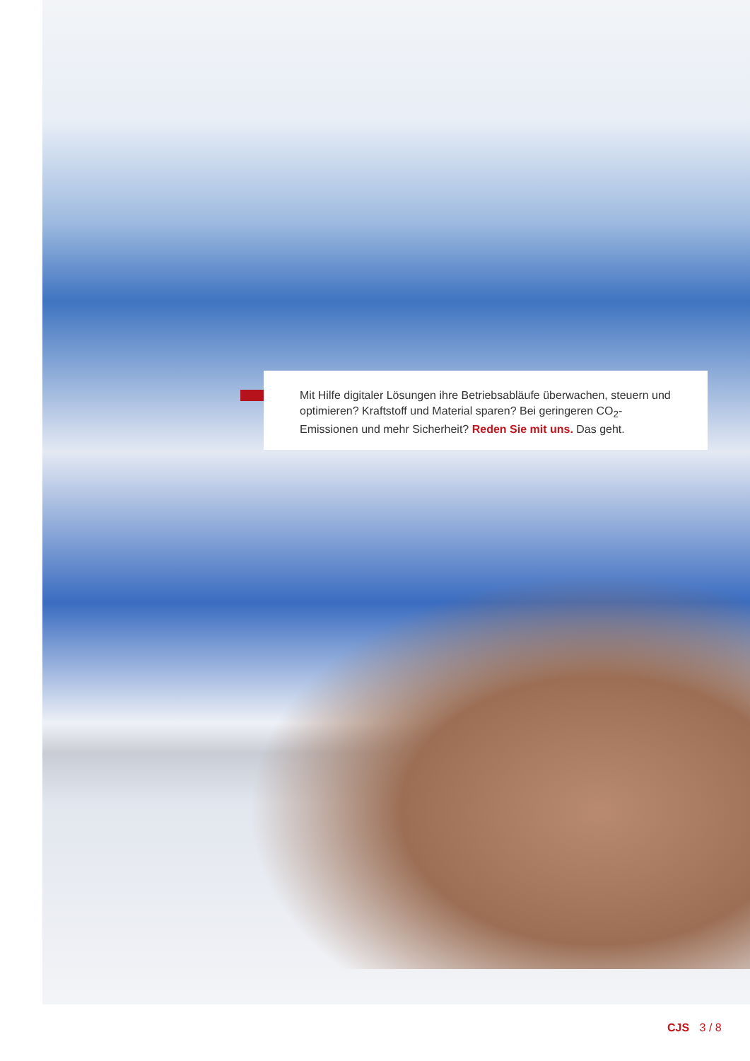Mit Hilfe digitaler Lösungen ihre Betriebsabläufe überwachen, steuern und optimieren? Kraftstoff und Material sparen? Bei geringeren CO<sub>2</sub>-Emissionen und mehr Sicherheit? Reden Sie mit uns. Das geht.
CJS 3 / 8